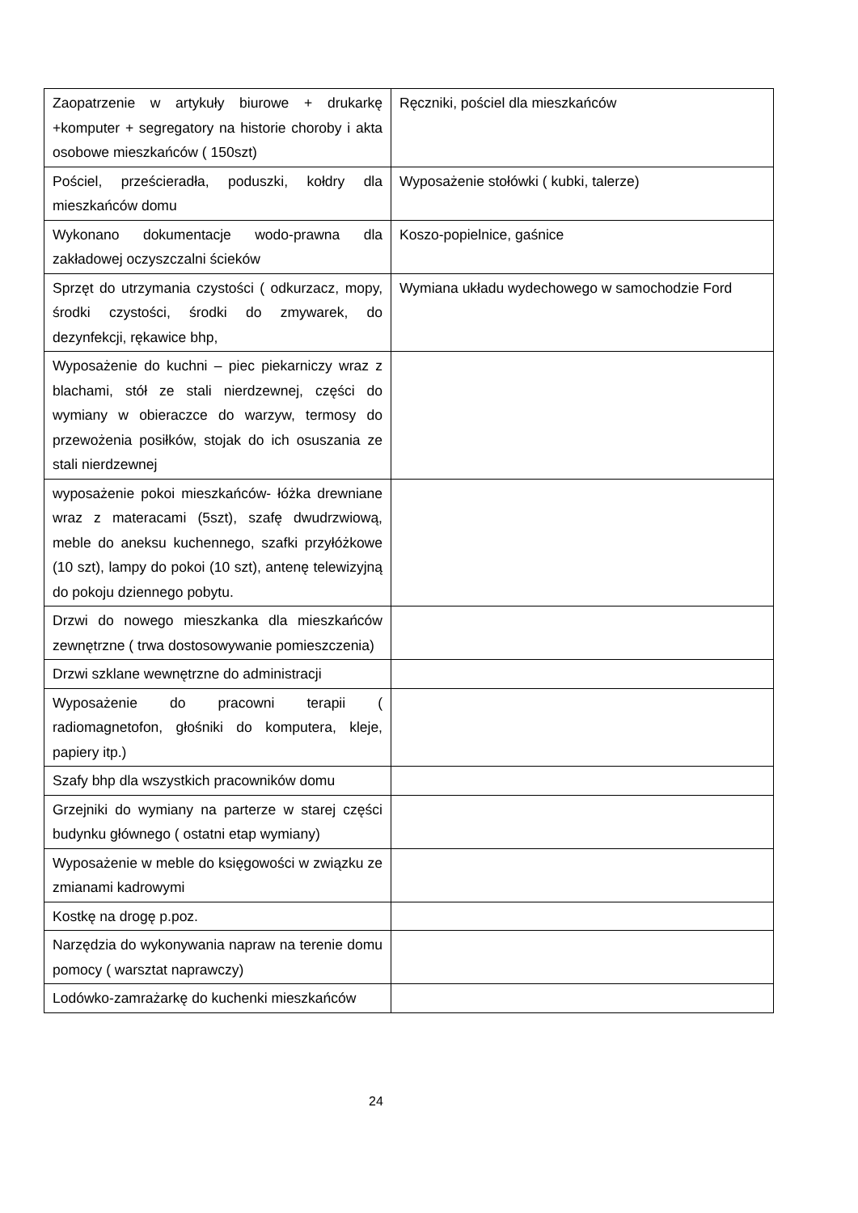| Zaopatrzenie w artykuły biurowe + drukarkę +komputer + segregatory na historie choroby i akta osobowe mieszkańców ( 150szt) | Ręczniki, pościel dla mieszkańców |
| Pościel, prześcieradła, poduszki, kołdry dla mieszkańców domu | Wyposażenie stołówki ( kubki, talerze) |
| Wykonano dokumentacje wodo-prawna dla zakładowej oczyszczalni ścieków | Koszo-popielnice, gaśnice |
| Sprzęt do utrzymania czystości ( odkurzacz, mopy, środki czystości, środki do zmywarek, do dezynfekcji, rękawice bhp, | Wymiana układu wydechowego w samochodzie Ford |
| Wyposażenie do kuchni – piec piekarniczy wraz z blachami, stół ze stali nierdzewnej, części do wymiany w obieraczce do warzyw, termosy do przewożenia posiłków, stojak do ich osuszania ze stali nierdzewnej | |
| wyposażenie pokoi mieszkańców- łóżka drewniane wraz z materacami (5szt), szafę dwudrzwiową, meble do aneksu kuchennego, szafki przyłóżkowe (10 szt), lampy do pokoi (10 szt), antenę telewizyjną do pokoju dziennego pobytu. | |
| Drzwi do nowego mieszkanka dla mieszkańców zewnętrzne ( trwa dostosowywanie pomieszczenia) | |
| Drzwi szklane wewnętrzne do administracji | |
| Wyposażenie do pracowni terapii ( radiomagnetofon, głośniki do komputera, kleje, papiery itp.) | |
| Szafy bhp dla wszystkich pracowników domu | |
| Grzejniki do wymiany na parterze w starej części budynku głównego ( ostatni etap wymiany) | |
| Wyposażenie w meble do księgowości w związku ze zmianami kadrowymi | |
| Kostkę na drogę p.poz. | |
| Narzędzia do wykonywania napraw na terenie domu pomocy ( warsztat naprawczy) | |
| Lodówko-zamrażarkę do kuchenki mieszkańców | |
24